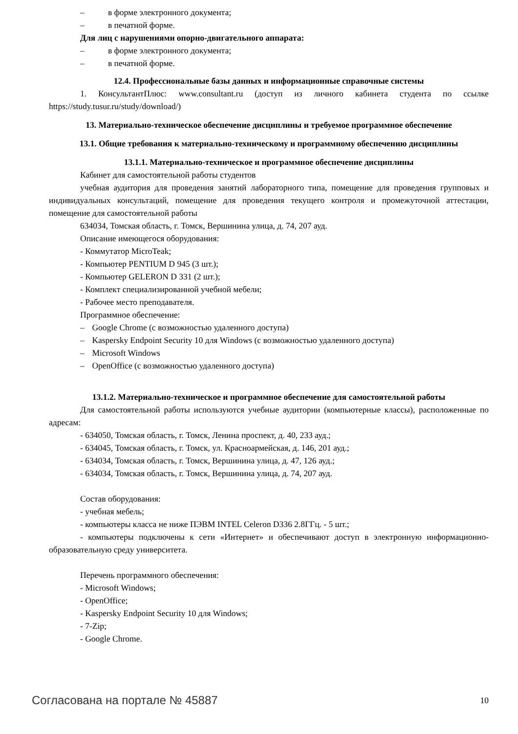– в форме электронного документа;
– в печатной форме.
Для лиц с нарушениями опорно-двигательного аппарата:
– в форме электронного документа;
– в печатной форме.
12.4. Профессиональные базы данных и информационные справочные системы
1. КонсультантПлюс: www.consultant.ru (доступ из личного кабинета студента по ссылке https://study.tusur.ru/study/download/)
13. Материально-техническое обеспечение дисциплины и требуемое программное обеспечение
13.1. Общие требования к материально-техническому и программному обеспечению дисциплины
13.1.1. Материально-техническое и программное обеспечение дисциплины
Кабинет для самостоятельной работы студентов
учебная аудитория для проведения занятий лабораторного типа, помещение для проведения групповых и индивидуальных консультаций, помещение для проведения текущего контроля и промежуточной аттестации, помещение для самостоятельной работы
634034, Томская область, г. Томск, Вершинина улица, д. 74, 207 ауд.
Описание имеющегося оборудования:
- Коммутатор MicroTeak;
- Компьютер PENTIUM D 945 (3 шт.);
- Компьютер GELERON D 331 (2 шт.);
- Комплект специализированной учебной мебели;
- Рабочее место преподавателя.
Программное обеспечение:
– Google Chrome (с возможностью удаленного доступа)
– Kaspersky Endpoint Security 10 для Windows (с возможностью удаленного доступа)
– Microsoft Windows
– OpenOffice (с возможностью удаленного доступа)
13.1.2. Материально-техническое и программное обеспечение для самостоятельной работы
Для самостоятельной работы используются учебные аудитории (компьютерные классы), расположенные по адресам:
- 634050, Томская область, г. Томск, Ленина проспект, д. 40, 233 ауд.;
- 634045, Томская область, г. Томск, ул. Красноармейская, д. 146, 201 ауд.;
- 634034, Томская область, г. Томск, Вершинина улица, д. 47, 126 ауд.;
- 634034, Томская область, г. Томск, Вершинина улица, д. 74, 207 ауд.
Состав оборудования:
- учебная мебель;
- компьютеры класса не ниже ПЭВМ INTEL Celeron D336 2.8ГГц. - 5 шт.;
- компьютеры подключены к сети «Интернет» и обеспечивают доступ в электронную информационно-образовательную среду университета.
Перечень программного обеспечения:
- Microsoft Windows;
- OpenOffice;
- Kaspersky Endpoint Security 10 для Windows;
- 7-Zip;
- Google Chrome.
Согласована на портале № 45887 10